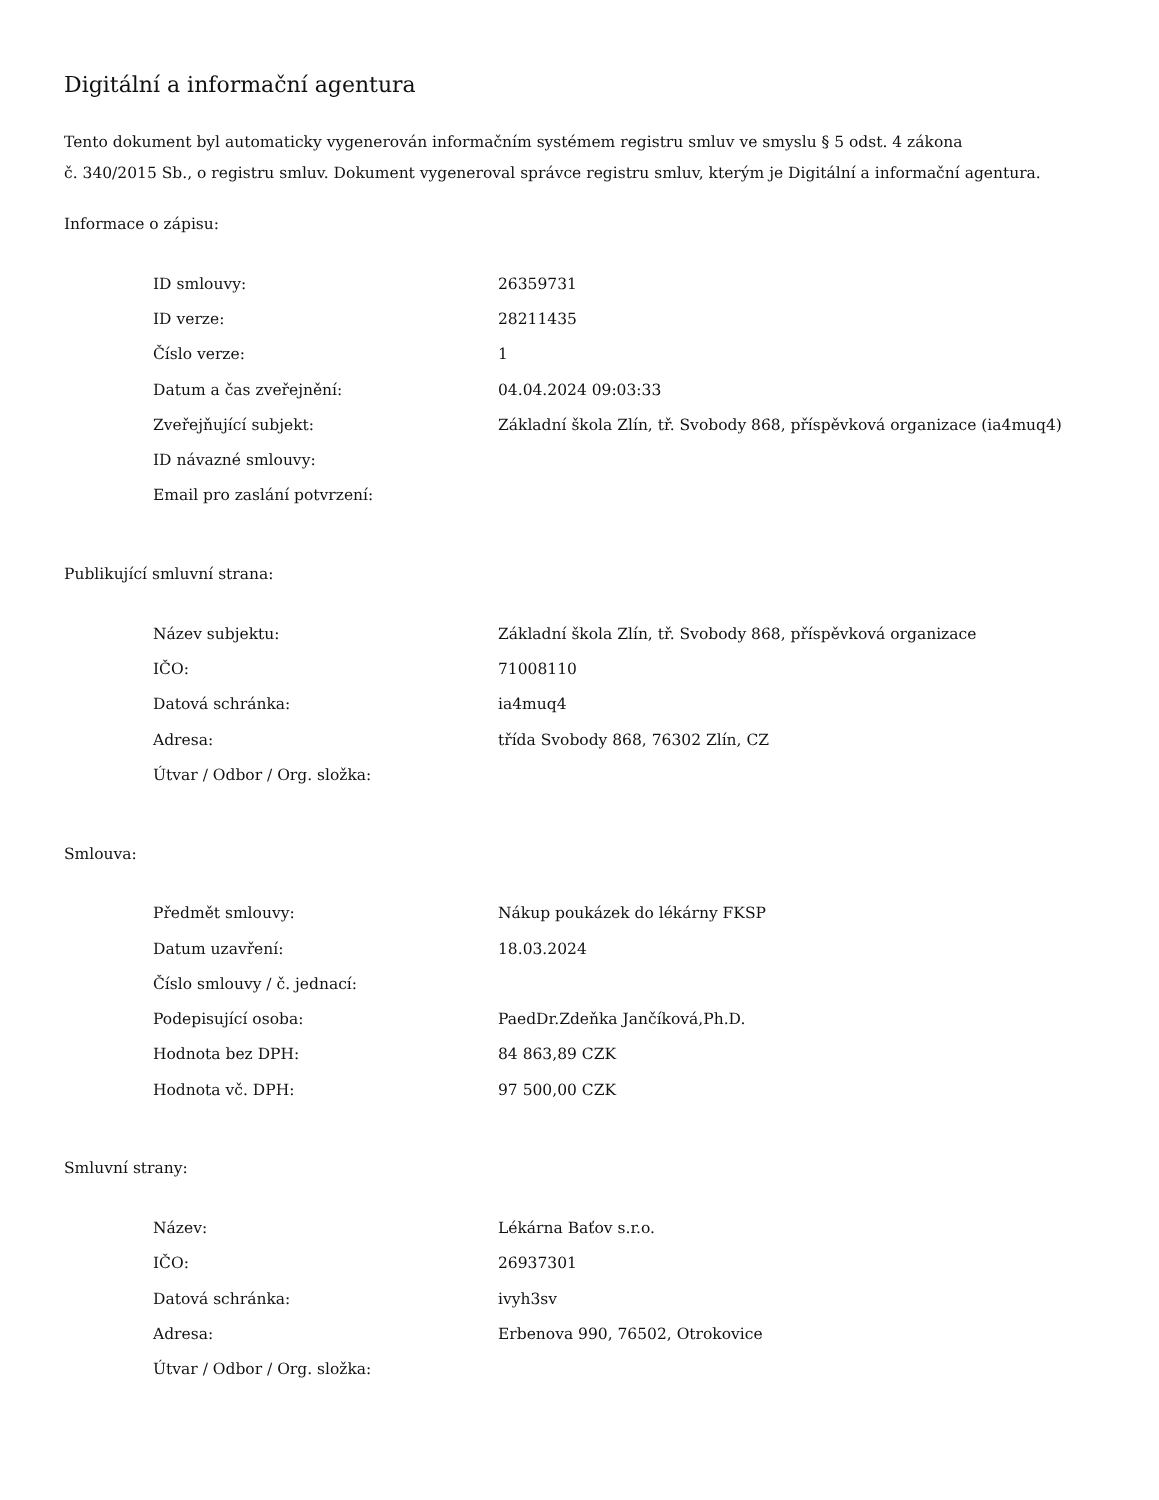Digitální a informační agentura
Tento dokument byl automaticky vygenerován informačním systémem registru smluv ve smyslu § 5 odst. 4 zákona
č. 340/2015 Sb., o registru smluv. Dokument vygeneroval správce registru smluv, kterým je Digitální a informační agentura.
Informace o zápisu:
| ID smlouvy: | 26359731 |
| ID verze: | 28211435 |
| Číslo verze: | 1 |
| Datum a čas zveřejnění: | 04.04.2024 09:03:33 |
| Zveřejňující subjekt: | Základní škola Zlín, tř. Svobody 868, příspěvková organizace (ia4muq4) |
| ID návazné smlouvy: | |
| Email pro zaslání potvrzení: | |
Publikující smluvní strana:
| Název subjektu: | Základní škola Zlín, tř. Svobody 868, příspěvková organizace |
| IČO: | 71008110 |
| Datová schránka: | ia4muq4 |
| Adresa: | třída Svobody 868, 76302 Zlín, CZ |
| Útvar / Odbor / Org. složka: | |
Smlouva:
| Předmět smlouvy: | Nákup poukázek do lékárny FKSP |
| Datum uzavření: | 18.03.2024 |
| Číslo smlouvy / č. jednací: | |
| Podepisující osoba: | PaedDr.Zdeňka Jančíková,Ph.D. |
| Hodnota bez DPH: | 84 863,89 CZK |
| Hodnota vč. DPH: | 97 500,00 CZK |
Smluvní strany:
| Název: | Lékárna Baťov s.r.o. |
| IČO: | 26937301 |
| Datová schránka: | ivyh3sv |
| Adresa: | Erbenova 990, 76502, Otrokovice |
| Útvar / Odbor / Org. složka: | |